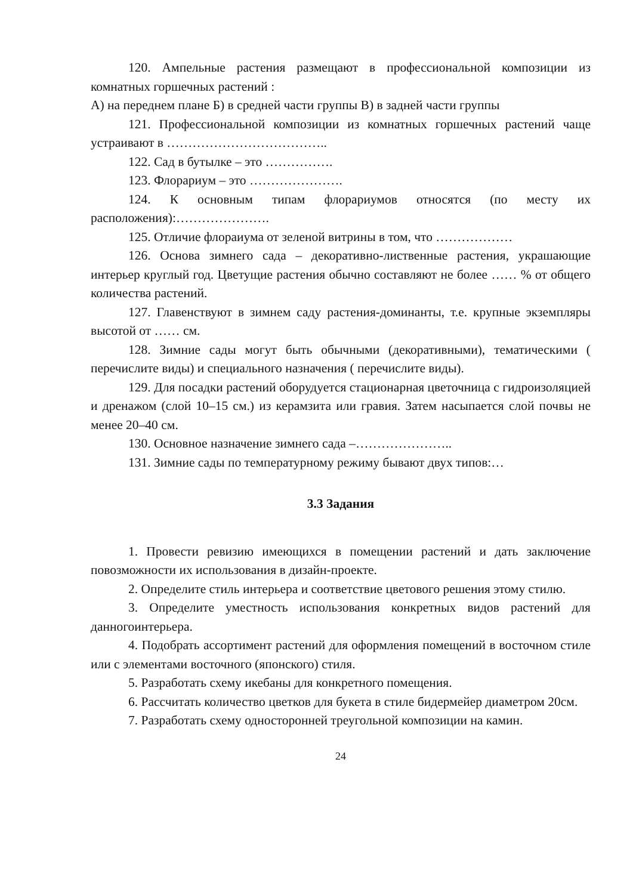120. Ампельные растения размещают в профессиональной композиции из комнатных горшечных растений :
А) на переднем плане Б) в средней части группы В) в задней части группы
121. Профессиональной композиции из комнатных горшечных растений чаще устраивают в ………………………………..
122. Сад в бутылке – это …………….
123. Флорариум – это ………………….
124. К основным типам флорариумов относятся (по месту их расположения):………………….
125. Отличие флораиума от зеленой витрины в том, что ………………
126. Основа зимнего сада – декоративно-лиственные растения, украшающие интерьер круглый год. Цветущие растения обычно составляют не более …… % от общего количества растений.
127. Главенствуют в зимнем саду растения-доминанты, т.е. крупные экземпляры высотой от …… см.
128. Зимние сады могут быть обычными (декоративными), тематическими ( перечислите виды) и специального назначения ( перечислите виды).
129. Для посадки растений оборудуется стационарная цветочница с гидроизоляцией и дренажом (слой 10–15 см.) из керамзита или гравия. Затем насыпается слой почвы не менее 20–40 см.
130. Основное назначение зимнего сада –…………………..
131. Зимние сады по температурному режиму бывают двух типов:…
3.3 Задания
1. Провести ревизию имеющихся в помещении растений и дать заключение повозможности их использования в дизайн-проекте.
2. Определите стиль интерьера и соответствие цветового решения этому стилю.
3. Определите уместность использования конкретных видов растений для данногоинтерьера.
4. Подобрать ассортимент растений для оформления помещений в восточном стиле или с элементами восточного (японского) стиля.
5. Разработать схему икебаны для конкретного помещения.
6. Рассчитать количество цветков для букета в стиле бидермейер диаметром 20см.
7. Разработать схему односторонней треугольной композиции на камин.
24